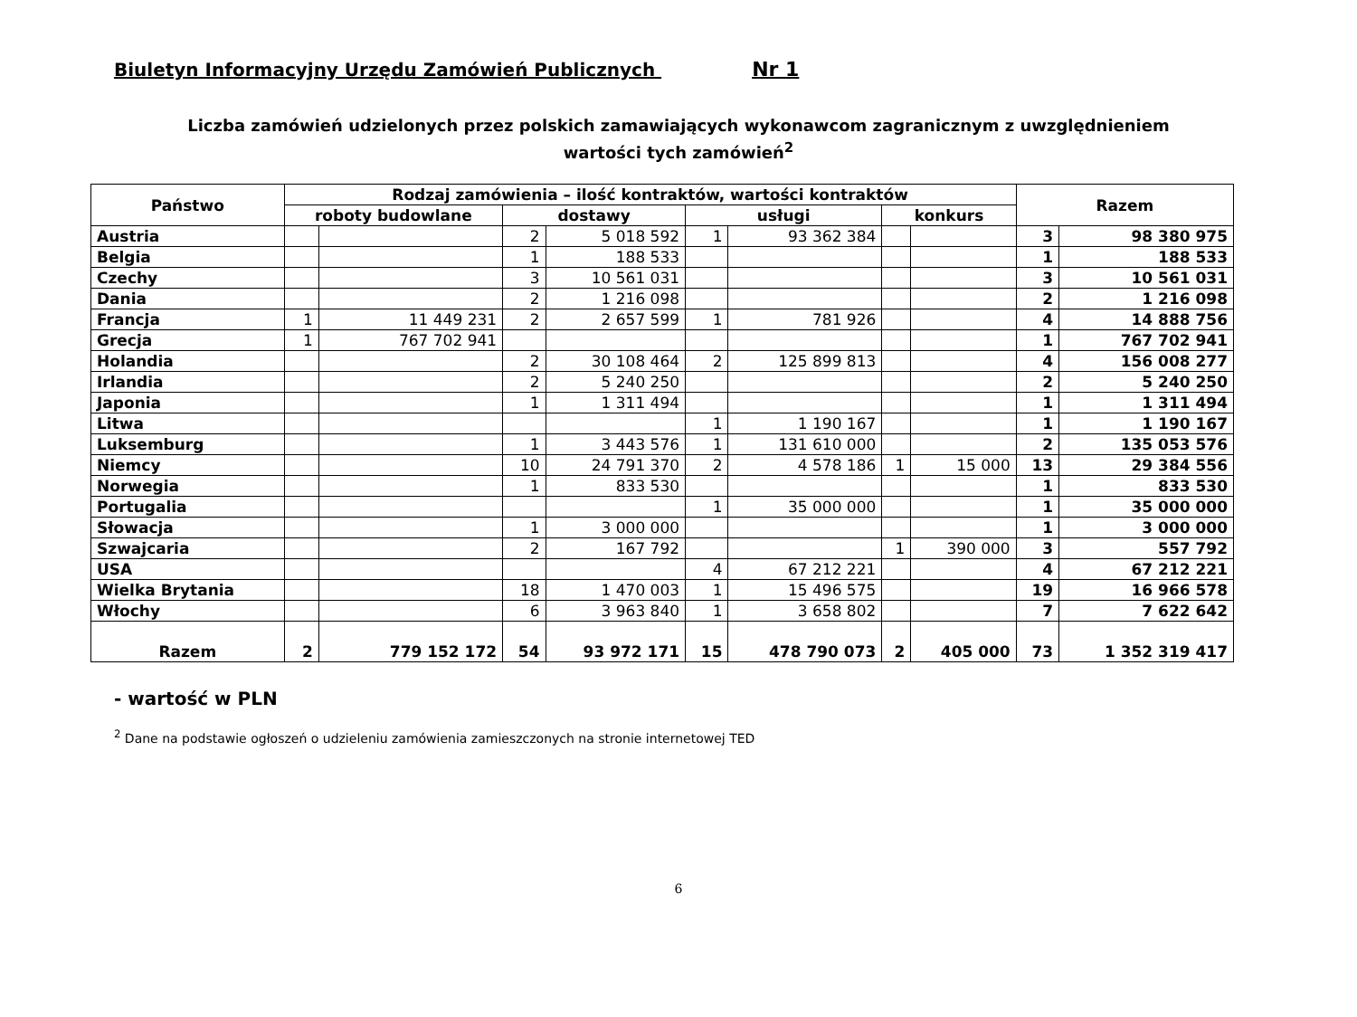Biuletyn Informacyjny Urzędu Zamówień Publicznych Nr 1
Liczba zamówień udzielonych przez polskich zamawiających wykonawcom zagranicznym z uwzględnieniem
wartości tych zamówień<sup>2</sup>
| Państwo | Rodzaj zamówienia – ilość kontraktów, wartości kontraktów | | | | | | | | Razem | |
| --- | --- | --- | --- | --- | --- | --- | --- | --- | --- | --- |
| | roboty budowlane | | dostawy | | usługi | | konkurs | | | |
| Austria | | | 2 | 5 018 592 | 1 | 93 362 384 | | | 3 | 98 380 975 |
| Belgia | | | 1 | 188 533 | | | | | 1 | 188 533 |
| Czechy | | | 3 | 10 561 031 | | | | | 3 | 10 561 031 |
| Dania | | | 2 | 1 216 098 | | | | | 2 | 1 216 098 |
| Francja | 1 | 11 449 231 | 2 | 2 657 599 | 1 | 781 926 | | | 4 | 14 888 756 |
| Grecja | 1 | 767 702 941 | | | | | | | 1 | 767 702 941 |
| Holandia | | | 2 | 30 108 464 | 2 | 125 899 813 | | | 4 | 156 008 277 |
| Irlandia | | | 2 | 5 240 250 | | | | | 2 | 5 240 250 |
| Japonia | | | 1 | 1 311 494 | | | | | 1 | 1 311 494 |
| Litwa | | | | | 1 | 1 190 167 | | | 1 | 1 190 167 |
| Luksemburg | | | 1 | 3 443 576 | 1 | 131 610 000 | | | 2 | 135 053 576 |
| Niemcy | | | 10 | 24 791 370 | 2 | 4 578 186 | 1 | 15 000 | 13 | 29 384 556 |
| Norwegia | | | 1 | 833 530 | | | | | 1 | 833 530 |
| Portugalia | | | | | 1 | 35 000 000 | | | 1 | 35 000 000 |
| Słowacja | | | 1 | 3 000 000 | | | | | 1 | 3 000 000 |
| Szwajcaria | | | 2 | 167 792 | | | 1 | 390 000 | 3 | 557 792 |
| USA | | | | | 4 | 67 212 221 | | | 4 | 67 212 221 |
| Wielka Brytania | | | 18 | 1 470 003 | 1 | 15 496 575 | | | 19 | 16 966 578 |
| Włochy | | | 6 | 3 963 840 | 1 | 3 658 802 | | | 7 | 7 622 642 |
| Razem | 2 | 779 152 172 | 54 | 93 972 171 | 15 | 478 790 073 | 2 | 405 000 | 73 | 1 352 319 417 |
- wartość w PLN
<sup>2</sup> Dane na podstawie ogłoszeń o udzieleniu zamówienia zamieszczonych na stronie internetowej TED
6